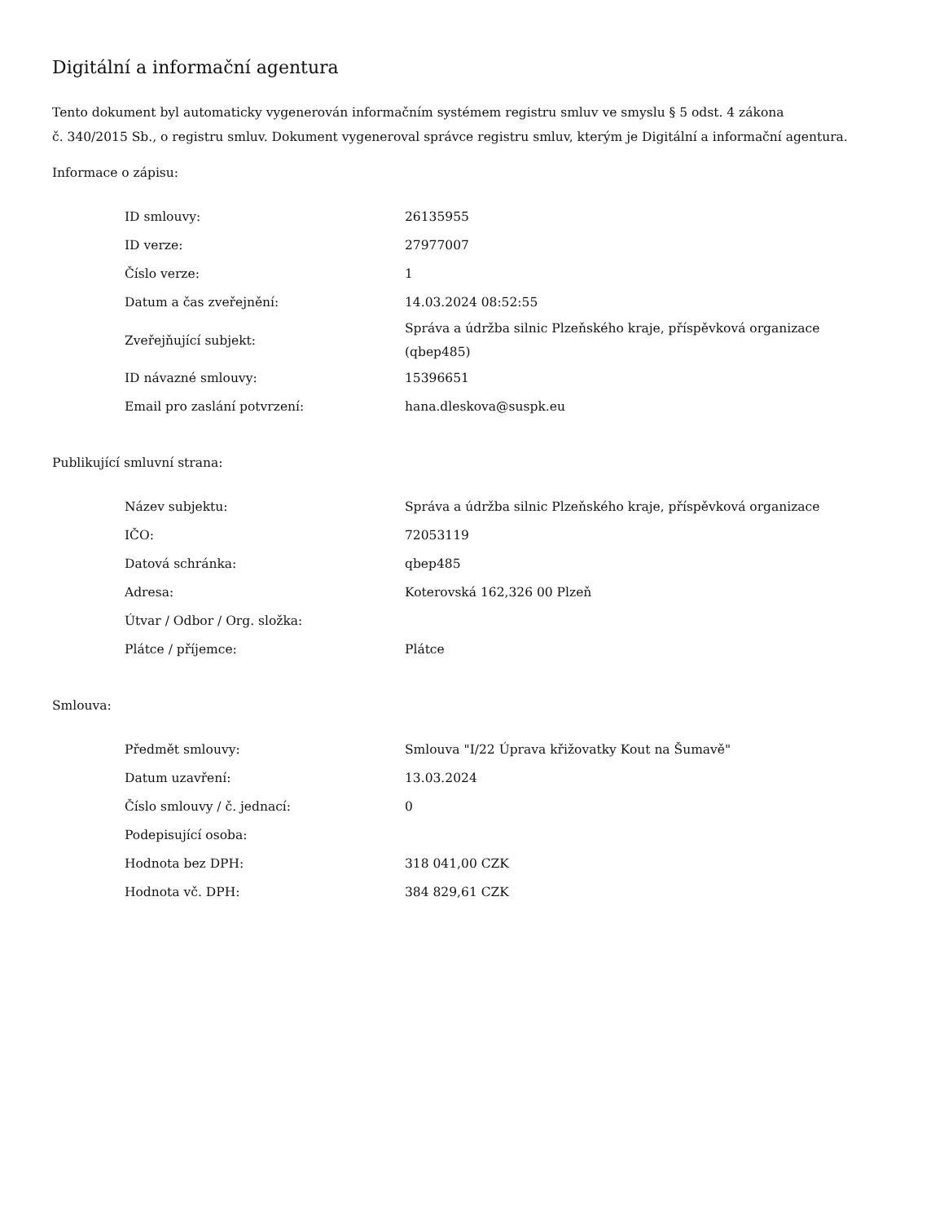Digitální a informační agentura
Tento dokument byl automaticky vygenerován informačním systémem registru smluv ve smyslu § 5 odst. 4 zákona
č. 340/2015 Sb., o registru smluv. Dokument vygeneroval správce registru smluv, kterým je Digitální a informační agentura.
Informace o zápisu:
| ID smlouvy: | 26135955 |
| ID verze: | 27977007 |
| Číslo verze: | 1 |
| Datum a čas zveřejnění: | 14.03.2024 08:52:55 |
| Zveřejňující subjekt: | Správa a údržba silnic Plzeňského kraje, příspěvková organizace (qbep485) |
| ID návazné smlouvy: | 15396651 |
| Email pro zaslání potvrzení: | hana.dleskova@suspk.eu |
Publikující smluvní strana:
| Název subjektu: | Správa a údržba silnic Plzeňského kraje, příspěvková organizace |
| IČO: | 72053119 |
| Datová schránka: | qbep485 |
| Adresa: | Koterovská 162,326 00 Plzeň |
| Útvar / Odbor / Org. složka: | |
| Plátce / příjemce: | Plátce |
Smlouva:
| Předmět smlouvy: | Smlouva "I/22 Úprava křižovatky Kout na Šumavě" |
| Datum uzavření: | 13.03.2024 |
| Číslo smlouvy / č. jednací: | 0 |
| Podepisující osoba: | |
| Hodnota bez DPH: | 318 041,00 CZK |
| Hodnota vč. DPH: | 384 829,61 CZK |